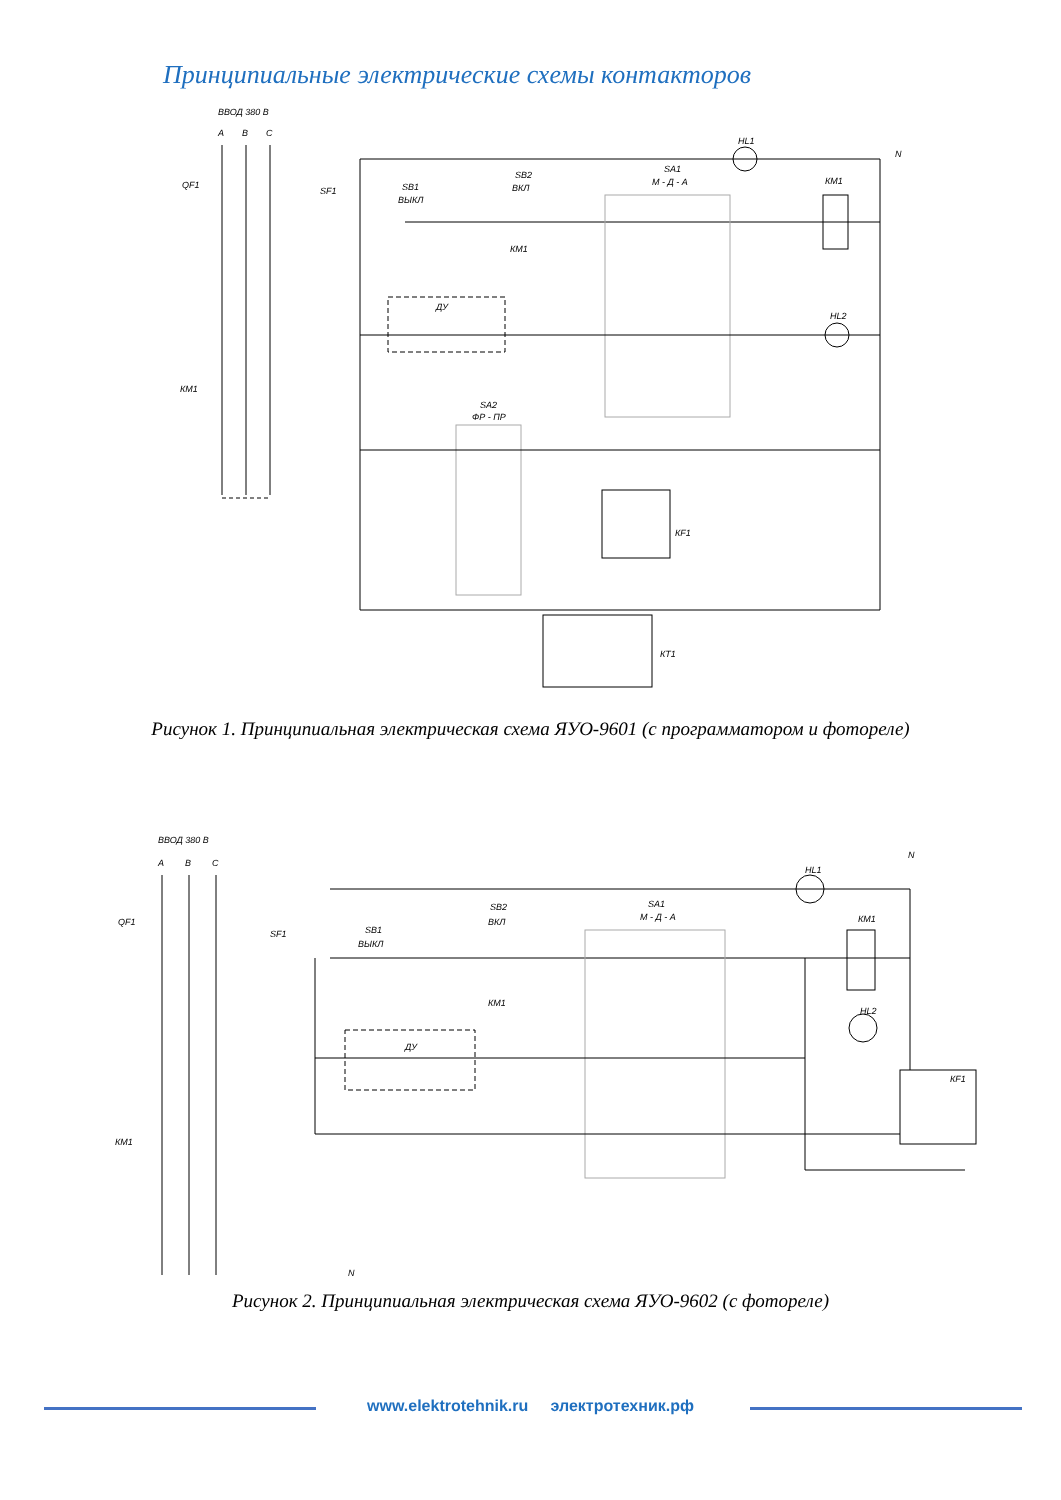Принципиальные электрические схемы контакторов
ВВОД 380 В
A
B
C
QF1
SF1
SB1
ВЫКЛ
SB2
ВКЛ
SA1
М - Д - А
HL1
КМ1
N
КМ1
ДУ
HL2
КМ1
SA2
ФР - ПР
КF1
КТ1
Рисунок 1. Принципиальная электрическая схема ЯУО-9601 (с программатором и фотореле)
ВВОД 380 В
A
B
C
QF1
SF1
SB1
ВЫКЛ
SB2
ВКЛ
SA1
М - Д - А
HL1
N
КМ1
КМ1
ДУ
HL2
КF1
КМ1
N
Рисунок 2. Принципиальная электрическая схема ЯУО-9602 (с фотореле)
www.elektrotehnik.ru электротехник.рф